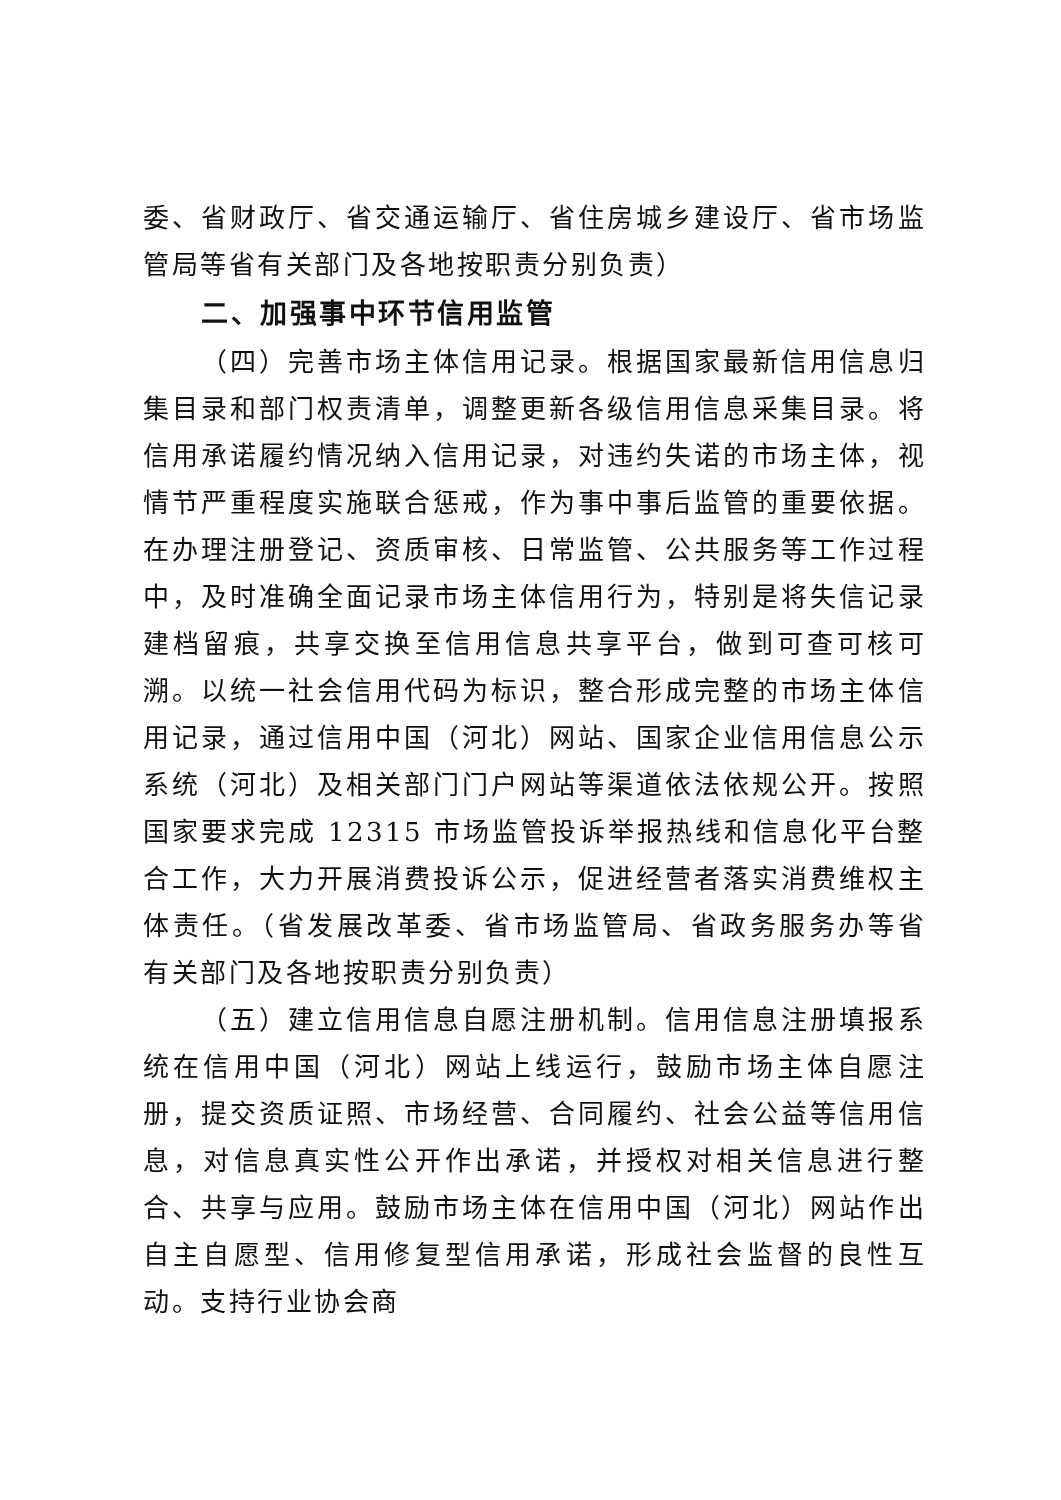委、省财政厅、省交通运输厅、省住房城乡建设厅、省市场监管局等省有关部门及各地按职责分别负责）
二、加强事中环节信用监管
（四）完善市场主体信用记录。根据国家最新信用信息归集目录和部门权责清单，调整更新各级信用信息采集目录。将信用承诺履约情况纳入信用记录，对违约失诺的市场主体，视情节严重程度实施联合惩戒，作为事中事后监管的重要依据。在办理注册登记、资质审核、日常监管、公共服务等工作过程中，及时准确全面记录市场主体信用行为，特别是将失信记录建档留痕，共享交换至信用信息共享平台，做到可查可核可溯。以统一社会信用代码为标识，整合形成完整的市场主体信用记录，通过信用中国（河北）网站、国家企业信用信息公示系统（河北）及相关部门门户网站等渠道依法依规公开。按照国家要求完成 12315 市场监管投诉举报热线和信息化平台整合工作，大力开展消费投诉公示，促进经营者落实消费维权主体责任。（省发展改革委、省市场监管局、省政务服务办等省有关部门及各地按职责分别负责）
（五）建立信用信息自愿注册机制。信用信息注册填报系统在信用中国（河北）网站上线运行，鼓励市场主体自愿注册，提交资质证照、市场经营、合同履约、社会公益等信用信息，对信息真实性公开作出承诺，并授权对相关信息进行整合、共享与应用。鼓励市场主体在信用中国（河北）网站作出自主自愿型、信用修复型信用承诺，形成社会监督的良性互动。支持行业协会商